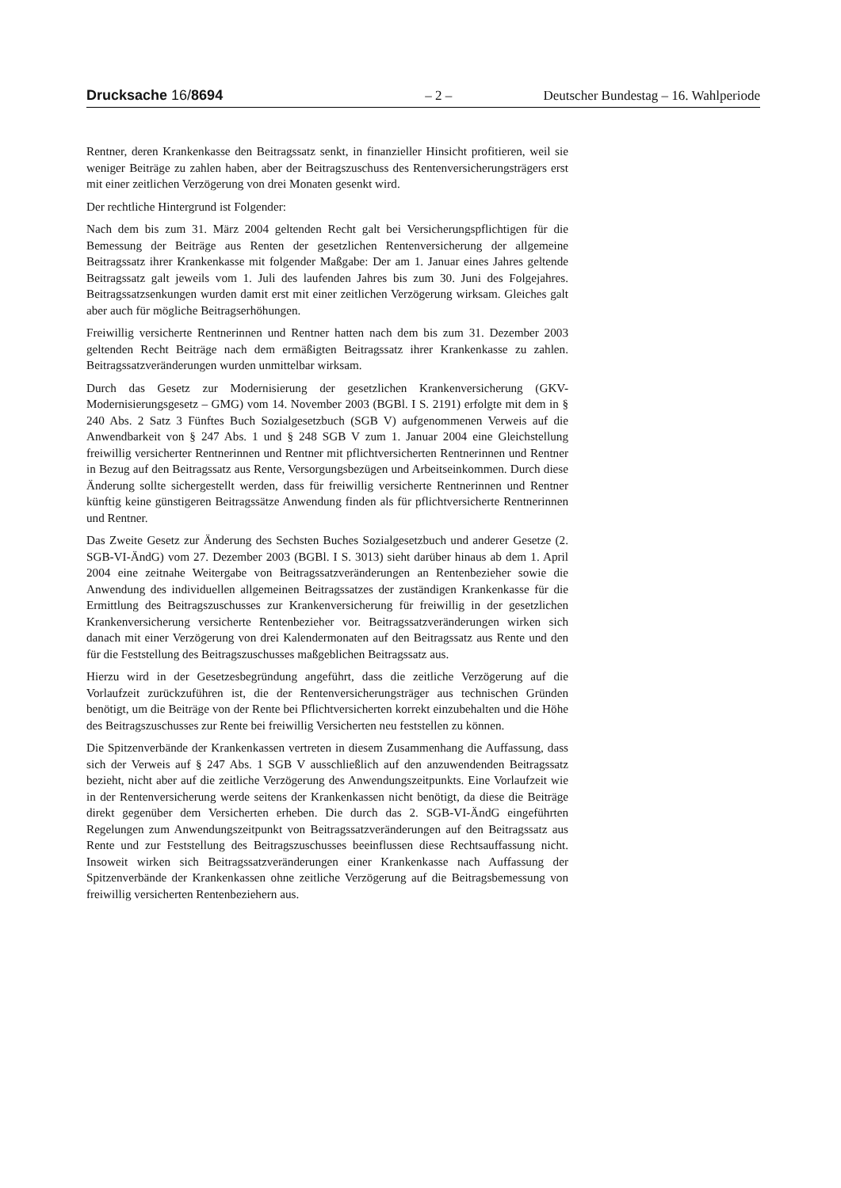Drucksache 16/8694 – 2 – Deutscher Bundestag – 16. Wahlperiode
Rentner, deren Krankenkasse den Beitragssatz senkt, in finanzieller Hinsicht profitieren, weil sie weniger Beiträge zu zahlen haben, aber der Beitragszuschuss des Rentenversicherungsträgers erst mit einer zeitlichen Verzögerung von drei Monaten gesenkt wird.
Der rechtliche Hintergrund ist Folgender:
Nach dem bis zum 31. März 2004 geltenden Recht galt bei Versicherungspflichtigen für die Bemessung der Beiträge aus Renten der gesetzlichen Rentenversicherung der allgemeine Beitragssatz ihrer Krankenkasse mit folgender Maßgabe: Der am 1. Januar eines Jahres geltende Beitragssatz galt jeweils vom 1. Juli des laufenden Jahres bis zum 30. Juni des Folgejahres. Beitragssatzsenkungen wurden damit erst mit einer zeitlichen Verzögerung wirksam. Gleiches galt aber auch für mögliche Beitragserhöhungen.
Freiwillig versicherte Rentnerinnen und Rentner hatten nach dem bis zum 31. Dezember 2003 geltenden Recht Beiträge nach dem ermäßigten Beitragssatz ihrer Krankenkasse zu zahlen. Beitragssatzveränderungen wurden unmittelbar wirksam.
Durch das Gesetz zur Modernisierung der gesetzlichen Krankenversicherung (GKV-Modernisierungsgesetz – GMG) vom 14. November 2003 (BGBl. I S. 2191) erfolgte mit dem in § 240 Abs. 2 Satz 3 Fünftes Buch Sozialgesetzbuch (SGB V) aufgenommenen Verweis auf die Anwendbarkeit von § 247 Abs. 1 und § 248 SGB V zum 1. Januar 2004 eine Gleichstellung freiwillig versicherter Rentnerinnen und Rentner mit pflichtversicherten Rentnerinnen und Rentner in Bezug auf den Beitragssatz aus Rente, Versorgungsbezügen und Arbeitseinkommen. Durch diese Änderung sollte sichergestellt werden, dass für freiwillig versicherte Rentnerinnen und Rentner künftig keine günstigeren Beitragssätze Anwendung finden als für pflichtversicherte Rentnerinnen und Rentner.
Das Zweite Gesetz zur Änderung des Sechsten Buches Sozialgesetzbuch und anderer Gesetze (2. SGB-VI-ÄndG) vom 27. Dezember 2003 (BGBl. I S. 3013) sieht darüber hinaus ab dem 1. April 2004 eine zeitnahe Weitergabe von Beitragssatzveränderungen an Rentenbezieher sowie die Anwendung des individuellen allgemeinen Beitragssatzes der zuständigen Krankenkasse für die Ermittlung des Beitragszuschusses zur Krankenversicherung für freiwillig in der gesetzlichen Krankenversicherung versicherte Rentenbezieher vor. Beitragssatzveränderungen wirken sich danach mit einer Verzögerung von drei Kalendermonaten auf den Beitragssatz aus Rente und den für die Feststellung des Beitragszuschusses maßgeblichen Beitragssatz aus.
Hierzu wird in der Gesetzesbegründung angeführt, dass die zeitliche Verzögerung auf die Vorlaufzeit zurückzuführen ist, die der Rentenversicherungsträger aus technischen Gründen benötigt, um die Beiträge von der Rente bei Pflichtversicherten korrekt einzubehalten und die Höhe des Beitragszuschusses zur Rente bei freiwillig Versicherten neu feststellen zu können.
Die Spitzenverbände der Krankenkassen vertreten in diesem Zusammenhang die Auffassung, dass sich der Verweis auf § 247 Abs. 1 SGB V ausschließlich auf den anzuwendenden Beitragssatz bezieht, nicht aber auf die zeitliche Verzögerung des Anwendungszeitpunkts. Eine Vorlaufzeit wie in der Rentenversicherung werde seitens der Krankenkassen nicht benötigt, da diese die Beiträge direkt gegenüber dem Versicherten erheben. Die durch das 2. SGB-VI-ÄndG eingeführten Regelungen zum Anwendungszeitpunkt von Beitragssatzveränderungen auf den Beitragssatz aus Rente und zur Feststellung des Beitragszuschusses beeinflussen diese Rechtsauffassung nicht. Insoweit wirken sich Beitragssatzveränderungen einer Krankenkasse nach Auffassung der Spitzenverbände der Krankenkassen ohne zeitliche Verzögerung auf die Beitragsbemessung von freiwillig versicherten Rentenbeziehern aus.